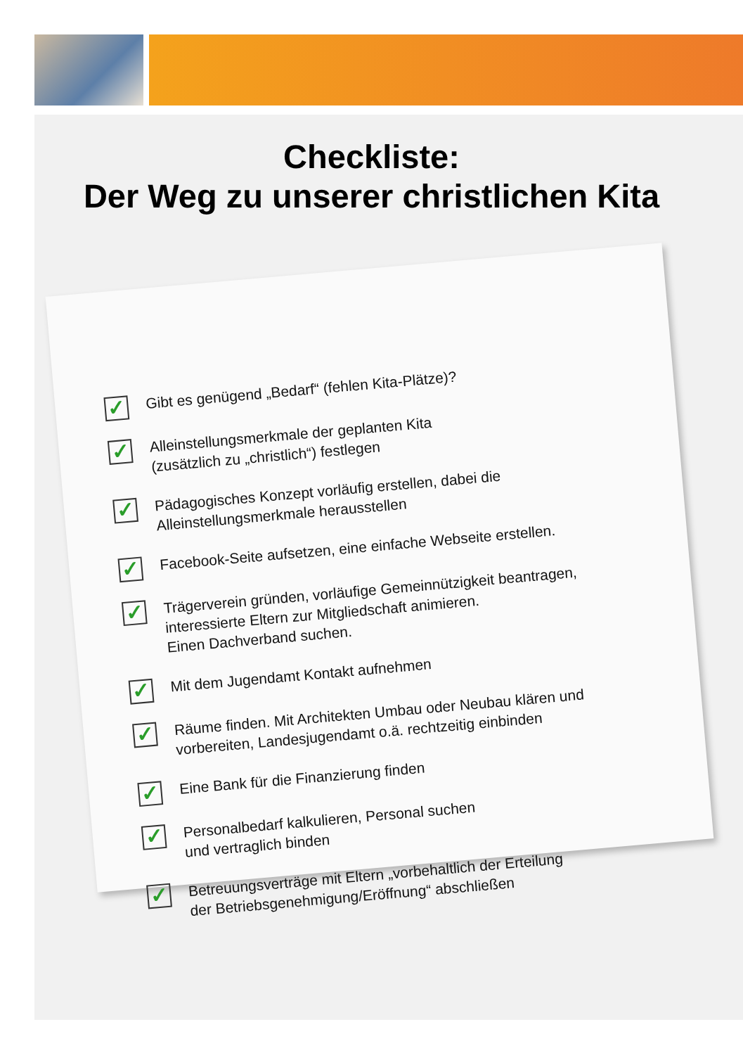Checkliste:
Der Weg zu unserer christlichen Kita
✓ Gibt es genügend „Bedarf“ (fehlen Kita-Plätze)?
✓ Alleinstellungsmerkmale der geplanten Kita
(zusätzlich zu „christlich“) festlegen
✓ Pädagogisches Konzept vorläufig erstellen, dabei die
Alleinstellungsmerkmale herausstellen
✓ Facebook-Seite aufsetzen, eine einfache Webseite erstellen.
✓ Trägerverein gründen, vorläufige Gemeinnützigkeit beantragen,
interessierte Eltern zur Mitgliedschaft animieren.
Einen Dachverband suchen.
✓ Mit dem Jugendamt Kontakt aufnehmen
✓ Räume finden. Mit Architekten Umbau oder Neubau klären und
vorbereiten, Landesjugendamt o.ä. rechtzeitig einbinden
✓ Eine Bank für die Finanzierung finden
✓ Personalbedarf kalkulieren, Personal suchen
und vertraglich binden
✓ Betreuungsverträge mit Eltern „vorbehaltlich der Erteilung
der Betriebsgenehmigung/Eröffnung“ abschließen